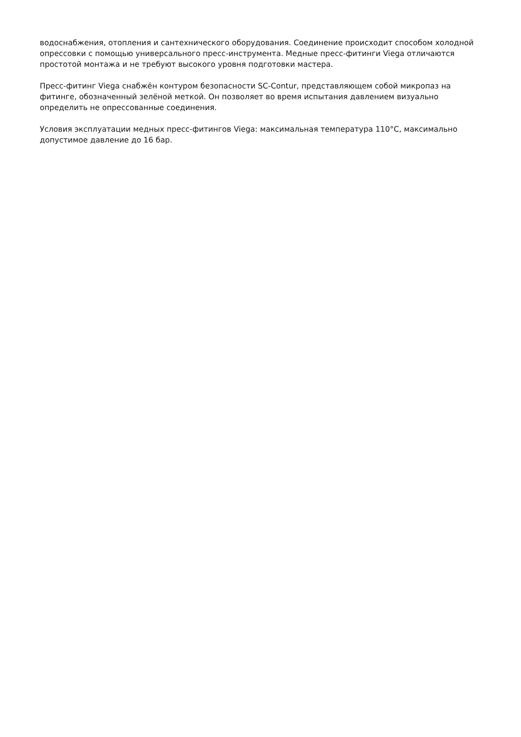водоснабжения, отопления и сантехнического оборудования. Соединение происходит способом холодной опрессовки с помощью универсального пресс-инструмента. Медные пресс-фитинги Viega отличаются простотой монтажа и не требуют высокого уровня подготовки мастера.
Пресс-фитинг Viega снабжён контуром безопасности SC-Contur, представляющем собой микропаз на фитинге, обозначенный зелёной меткой. Он позволяет во время испытания давлением визуально определить не опрессованные соединения.
Условия эксплуатации медных пресс-фитингов Viega: максимальная температура 110°C, максимально допустимое давление до 16 бар.